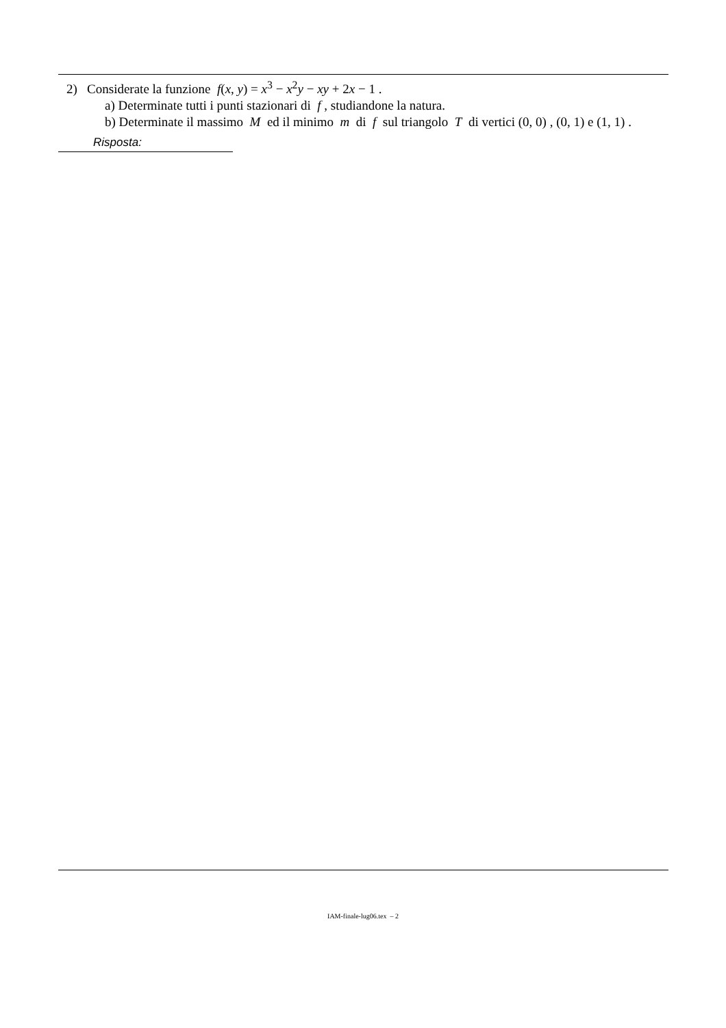2) Considerate la funzione f(x, y) = x<sup>3</sup> − x<sup>2</sup>y − xy + 2x − 1 .
a) Determinate tutti i punti stazionari di f , studiandone la natura.
b) Determinate il massimo M ed il minimo m di f sul triangolo T di vertici (0, 0) , (0, 1) e (1, 1) .
Risposta:
IAM-finale-lug06.tex – 2